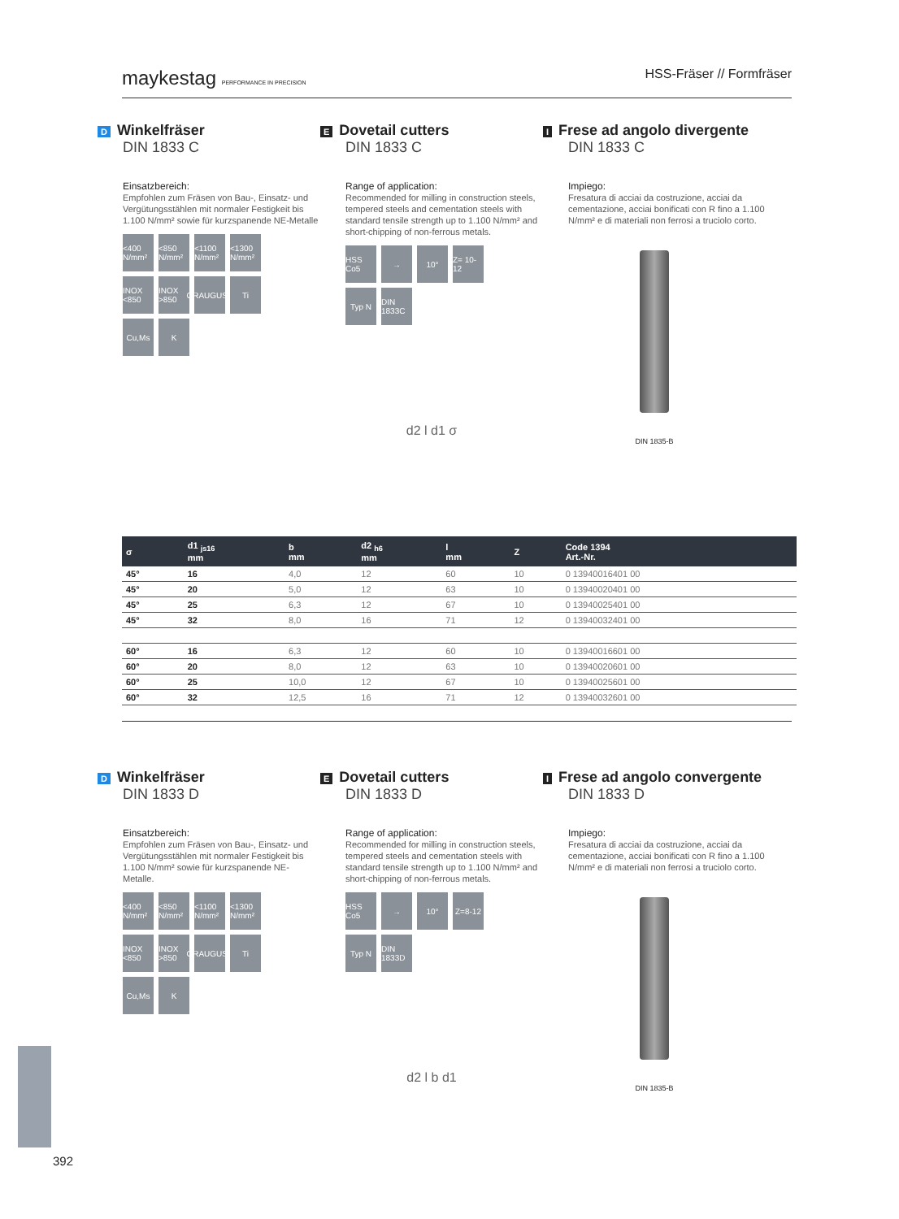maykestag PERFORMANCE IN PRECISION
HSS-Fräser // Formfräser
D Winkelfräser
DIN 1833 C
Einsatzbereich:
Empfohlen zum Fräsen von Bau-, Einsatz- und Vergütungsstählen mit normaler Festigkeit bis 1.100 N/mm² sowie für kurzspanende NE-Metalle
<400 N/mm² <850 N/mm² <1100 N/mm² <1300 N/mm² INOX <850 INOX >850 GRAUGUSS Ti Cu,Ms K
E Dovetail cutters
DIN 1833 C
Range of application:
Recommended for milling in construction steels, tempered steels and cementation steels with standard tensile strength up to 1.100 N/mm² and short-chipping of non-ferrous metals.
HSS Co5 → 10° Z= 10-12 Typ N DIN 1833C
d2 l d1 σ
I Frese ad angolo divergente
DIN 1833 C
Impiego:
Fresatura di acciai da costruzione, acciai da cementazione, acciai bonificati con R fino a 1.100 N/mm² e di materiali non ferrosi a truciolo corto.
DIN 1835-B
| σ | d1 <sub>js16</sub> mm | b mm | d2 <sub>h6</sub> mm | l mm | Z | Code 1394 Art.-Nr. |
| --- | --- | --- | --- | --- | --- | --- |
| 45° | 16 | 4,0 | 12 | 60 | 10 | 0 13940016401 00 |
| 45° | 20 | 5,0 | 12 | 63 | 10 | 0 13940020401 00 |
| 45° | 25 | 6,3 | 12 | 67 | 10 | 0 13940025401 00 |
| 45° | 32 | 8,0 | 16 | 71 | 12 | 0 13940032401 00 |
| 60° | 16 | 6,3 | 12 | 60 | 10 | 0 13940016601 00 |
| 60° | 20 | 8,0 | 12 | 63 | 10 | 0 13940020601 00 |
| 60° | 25 | 10,0 | 12 | 67 | 10 | 0 13940025601 00 |
| 60° | 32 | 12,5 | 16 | 71 | 12 | 0 13940032601 00 |
D Winkelfräser
DIN 1833 D
Einsatzbereich:
Empfohlen zum Fräsen von Bau-, Einsatz- und Vergütungsstählen mit normaler Festigkeit bis 1.100 N/mm² sowie für kurzspanende NE-Metalle.
<400 N/mm² <850 N/mm² <1100 N/mm² <1300 N/mm² INOX <850 INOX >850 GRAUGUSS Ti Cu,Ms K
E Dovetail cutters
DIN 1833 D
Range of application:
Recommended for milling in construction steels, tempered steels and cementation steels with standard tensile strength up to 1.100 N/mm² and short-chipping of non-ferrous metals.
HSS Co5 → 10° Z=8-12 Typ N DIN 1833D
d2 l b d1
I Frese ad angolo convergente
DIN 1833 D
Impiego:
Fresatura di acciai da costruzione, acciai da cementazione, acciai bonificati con R fino a 1.100 N/mm² e di materiali non ferrosi a truciolo corto.
DIN 1835-B
392